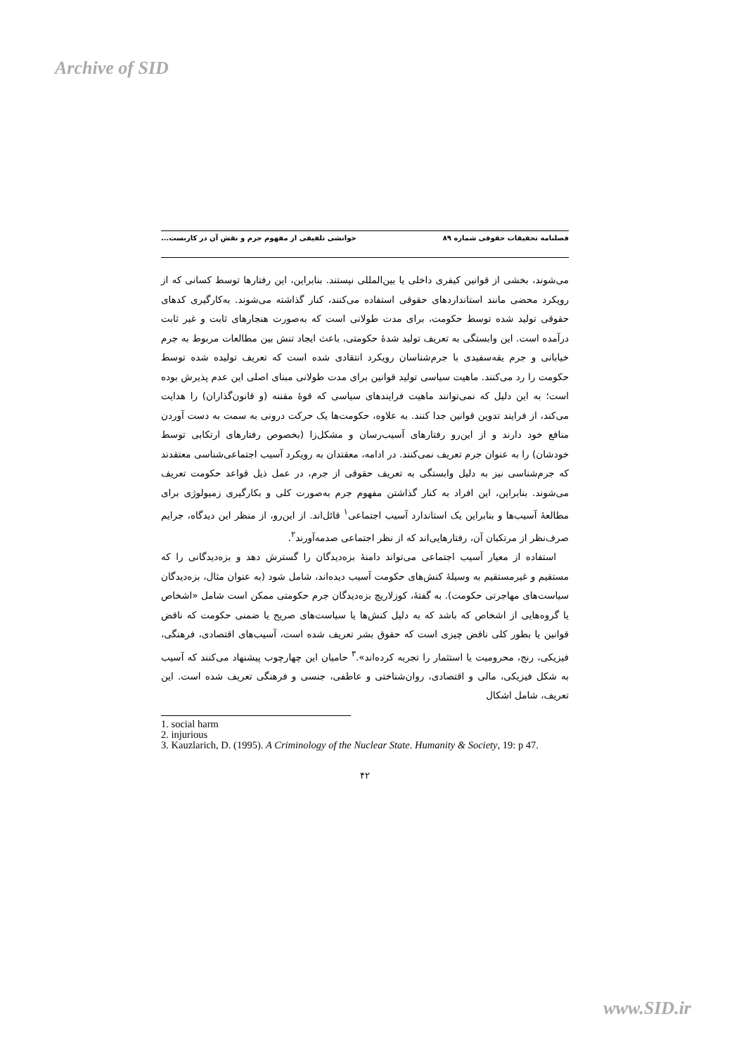Archive of SID
فصلنامه تحقیقات حقوقی شماره ۸۹ خوانشی تلفیقی از مفهوم جرم و نقش آن در کاربست...
می‌شوند، بخشی از قوانین کیفری داخلی یا بین‌المللی نیستند. بنابراین، این رفتارها توسط کسانی که از رویکرد محضی مانند استانداردهای حقوقی استفاده می‌کنند، کنار گذاشته می‌شوند. به‌کارگیری کدهای حقوقی تولید شده توسط حکومت، برای مدت طولانی است که به‌صورت هنجارهای ثابت و غیر ثابت درآمده است. این وابستگی به تعریف تولید شدهٔ حکومتی، باعث ایجاد تنش بین مطالعات مربوط به جرم خیابانی و جرم یقه‌سفیدی با جرم‌شناسان رویکرد انتقادی شده است که تعریف تولیده شده توسط حکومت را رد می‌کنند. ماهیت سیاسی تولید قوانین برای مدت طولانی مبنای اصلی این عدم پذیرش بوده است؛ به این دلیل که نمی‌توانند ماهیت فرایندهای سیاسی که قوهٔ مقننه (و قانون‌گذاران) را هدایت می‌کند، از فرایند تدوین قوانین جدا کنند. به علاوه، حکومت‌ها یک حرکت درونی به سمت به دست آوردن منافع خود دارند و از این‌رو رفتارهای آسیب‌رسان و مشکل‌زا (بخصوص رفتارهای ارتکابی توسط خودشان) را به عنوان جرم تعریف نمی‌کنند. در ادامه، معقتدان به رویکرد آسیب اجتماعی‌شناسی معتقدند که جرم‌شناسی نیز به دلیل وابستگی به تعریف حقوقی از جرم، در عمل ذیل قواعد حکومت تعریف می‌شوند. بنابراین، این افراد به کنار گذاشتن مفهوم جرم به‌صورت کلی و بکارگیری زمیولوژی برای مطالعهٔ آسیب‌ها و بنابراین یک استاندارد آسیب اجتماعی<sup>۱</sup> قائل‌اند. از این‌رو، از منظر این دیدگاه، جرایم صرف‌نظر از مرتکبان آن، رفتارهایی‌اند که از نظر اجتماعی صدمه‌آورند<sup>۲</sup>.
استفاده از معیار آسیب اجتماعی می‌تواند دامنهٔ بزه‌دیدگان را گسترش دهد و بزه‌دیدگانی را که مستقیم و غیرمستقیم به وسیلهٔ کنش‌های حکومت آسیب دیده‌اند، شامل شود (به عنوان مثال، بزه‌دیدگان سیاست‌های مهاجرتی حکومت). به گفتهٔ، کوزلاریچ بزه‌دیدگان جرم حکومتی ممکن است شامل «اشخاص یا گروه‌هایی از اشخاص که باشد که به دلیل کنش‌ها یا سیاست‌های صریح یا ضمنی حکومت که ناقض قوانین یا بطور کلی ناقض چیزی است که حقوق بشر تعریف شده است، آسیب‌های اقتصادی، فرهنگی، فیزیکی، رنج، محرومیت یا استثمار را تجربه کرده‌اند».<sup>۳</sup> حامیان این چهارچوب پیشنهاد می‌کنند که آسیب به شکل فیزیکی، مالی و اقتصادی، روان‌شناختی و عاطفی، جنسی و فرهنگی تعریف شده است. این تعریف، شامل اشکال
1. social harm
2. injurious
3. Kauzlarich, D. (1995). A Criminology of the Nuclear State. Humanity & Society, 19: p 47.
۴۲
www.SID.ir